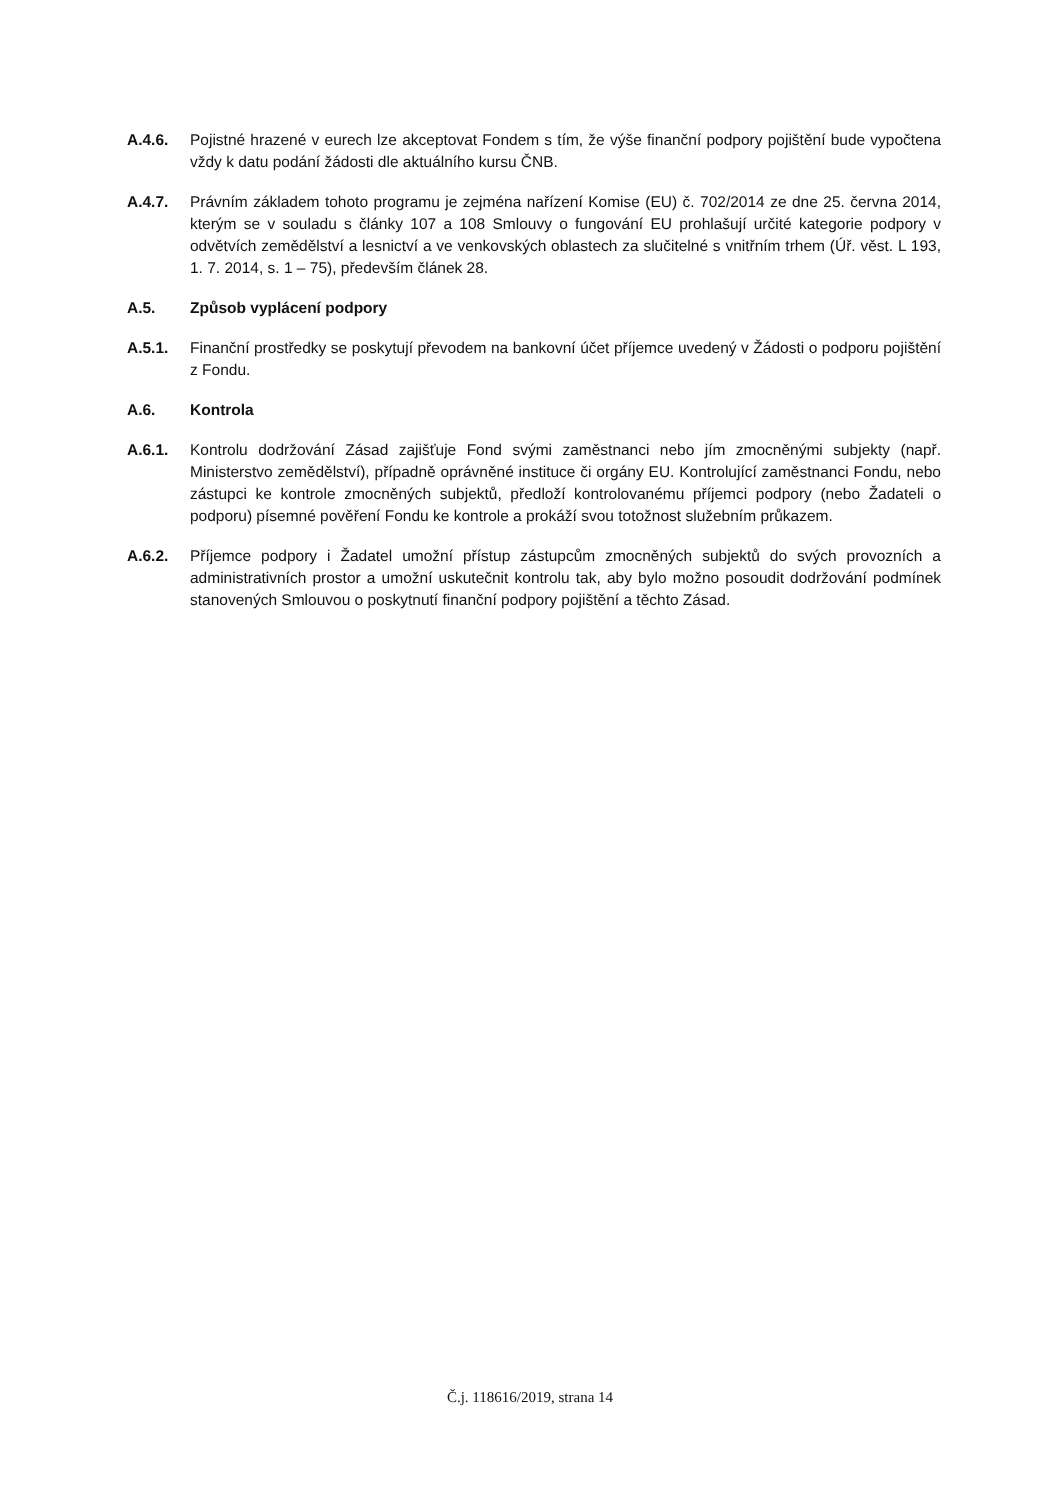A.4.6. Pojistné hrazené v eurech lze akceptovat Fondem s tím, že výše finanční podpory pojištění bude vypočtena vždy k datu podání žádosti dle aktuálního kursu ČNB.
A.4.7. Právním základem tohoto programu je zejména nařízení Komise (EU) č. 702/2014 ze dne 25. června 2014, kterým se v souladu s články 107 a 108 Smlouvy o fungování EU prohlašují určité kategorie podpory v odvětvích zemědělství a lesnictví a ve venkovských oblastech za slučitelné s vnitřním trhem (Úř. věst. L 193, 1. 7. 2014, s. 1 – 75), především článek 28.
A.5. Způsob vyplácení podpory
A.5.1. Finanční prostředky se poskytují převodem na bankovní účet příjemce uvedený v Žádosti o podporu pojištění z Fondu.
A.6. Kontrola
A.6.1. Kontrolu dodržování Zásad zajišťuje Fond svými zaměstnanci nebo jím zmocněnými subjekty (např. Ministerstvo zemědělství), případně oprávněné instituce či orgány EU. Kontrolující zaměstnanci Fondu, nebo zástupci ke kontrole zmocněných subjektů, předloží kontrolovanému příjemci podpory (nebo Žadateli o podporu) písemné pověření Fondu ke kontrole a prokáží svou totožnost služebním průkazem.
A.6.2. Příjemce podpory i Žadatel umožní přístup zástupcům zmocněných subjektů do svých provozních a administrativních prostor a umožní uskutečnit kontrolu tak, aby bylo možno posoudit dodržování podmínek stanovených Smlouvou o poskytnutí finanční podpory pojištění a těchto Zásad.
Č.j. 118616/2019, strana 14